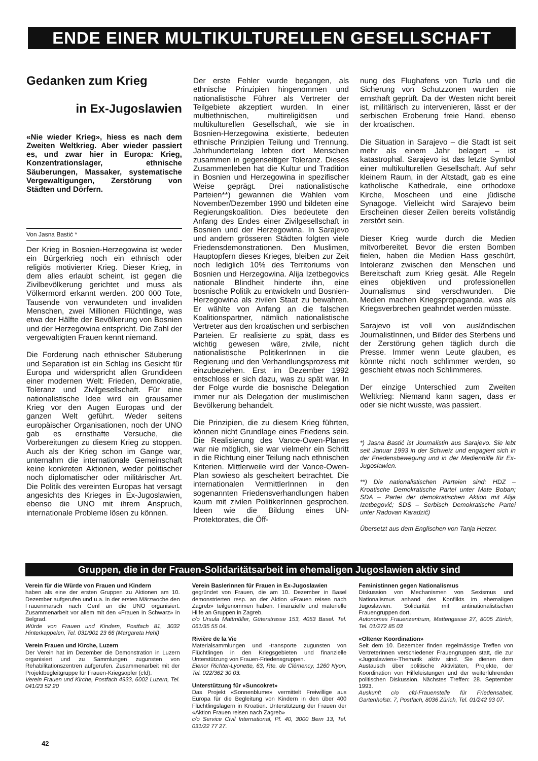ENDE EINER MULTIKULTURELLEN GESELLSCHAFT
Gedanken zum Krieg
in Ex-Jugoslawien
«Nie wieder Krieg», hiess es nach dem Zweiten Weltkrieg. Aber wieder passiert es, und zwar hier in Europa: Krieg, Konzentrationslager, ethnische Säuberungen, Massaker, systematische Vergewaltigungen, Zerstörung von Städten und Dörfern.
Von Jasna Bastić *
Der Krieg in Bosnien-Herzegowina ist weder ein Bürgerkrieg noch ein ethnisch oder religiös motivierter Krieg. Dieser Krieg, in dem alles erlaubt scheint, ist gegen die Zivilbevölkerung gerichtet und muss als Völkermord erkannt werden. 200 000 Tote, Tausende von verwundeten und invaliden Menschen, zwei Millionen Flüchtlinge, was etwa der Hälfte der Bevölkerung von Bosnien und der Herzegowina entspricht. Die Zahl der vergewaltigten Frauen kennt niemand.
Die Forderung nach ethnischer Säuberung und Separation ist ein Schlag ins Gesicht für Europa und widerspricht allen Grundideen einer modernen Welt: Frieden, Demokratie, Toleranz und Zivilgesellschaft. Für eine nationalistische Idee wird ein grausamer Krieg vor den Augen Europas und der ganzen Welt geführt. Weder seitens europäischer Organisationen, noch der UNO gab es ernsthafte Versuche, die Vorbereitungen zu diesem Krieg zu stoppen. Auch als der Krieg schon im Gange war, unternahm die internationale Gemeinschaft keine konkreten Aktionen, weder politischer noch diplomatischer oder militärischer Art. Die Politik des vereinten Europas hat versagt angesichts des Krieges in Ex-Jugoslawien, ebenso die UNO mit ihrem Anspruch, internationale Probleme lösen zu können.
Der erste Fehler wurde begangen, als ethnische Prinzipien hingenommen und nationalistische Führer als Vertreter der Teilgebiete akzeptiert wurden. In einer multiethnischen, multireligiösen und multikulturellen Gesellschaft, wie sie in Bosnien-Herzegowina existierte, bedeuten ethnische Prinzipien Teilung und Trennung. Jahrhundertelang lebten dort Menschen zusammen in gegenseitiger Toleranz. Dieses Zusammenleben hat die Kultur und Tradition in Bosnien und Herzegowina in spezifischer Weise geprägt. Drei nationalistische Parteien**) gewannen die Wahlen vom November/Dezember 1990 und bildeten eine Regierungskoalition. Dies bedeutete den Anfang des Endes einer Zivilgesellschaft in Bosnien und der Herzegowina. In Sarajevo und andern grösseren Städten folgten viele Friedensdemonstrationen. Den Muslimen, Hauptopfern dieses Krieges, bleiben zur Zeit noch lediglich 10% des Territoriums von Bosnien und Herzegowina. Alija Izetbegovics nationale Blindheit hinderte ihn, eine bosnische Politik zu entwickeln und Bosnien-Herzegowina als zivilen Staat zu bewahren. Er wählte von Anfang an die falschen Koalitionspartner, nämlich nationalistische Vertreter aus den kroatischen und serbischen Parteien. Er realisierte zu spät, dass es wichtig gewesen wäre, zivile, nicht nationalistische PolitikerInnen in die Regierung und den Verhandlungsprozess mit einzubeziehen. Erst im Dezember 1992 entschloss er sich dazu, was zu spät war. In der Folge wurde die bosnische Delegation immer nur als Delegation der muslimischen Bevölkerung behandelt.
Die Prinzipien, die zu diesem Krieg führten, können nicht Grundlage eines Friedens sein. Die Realisierung des Vance-Owen-Planes war nie möglich, sie war vielmehr ein Schritt in die Richtung einer Teilung nach ethnischen Kriterien. Mittlerweile wird der Vance-Owen-Plan sowieso als gescheitert betrachtet. Die internationalen VermittlerInnen in den sogenannten Friedensverhandlungen haben kaum mit zivilen PolitikerInnen gesprochen. Ideen wie die Bildung eines UN-Protektorates, die Öff-
nung des Flughafens von Tuzla und die Sicherung von Schutzzonen wurden nie ernsthaft geprüft. Da der Westen nicht bereit ist, militärisch zu intervenieren, lässt er der serbischen Eroberung freie Hand, ebenso der kroatischen.
Die Situation in Sarajevo – die Stadt ist seit mehr als einem Jahr belagert – ist katastrophal. Sarajevo ist das letzte Symbol einer multikulturellen Gesellschaft. Auf sehr kleinem Raum, in der Altstadt, gab es eine katholische Kathedrale, eine orthodoxe Kirche, Moscheen und eine jüdische Synagoge. Vielleicht wird Sarajevo beim Erscheinen dieser Zeilen bereits vollständig zerstört sein.
Dieser Krieg wurde durch die Medien mitvorbereitet. Bevor die ersten Bomben fielen, haben die Medien Hass geschürt, Intoleranz zwischen den Menschen und Bereitschaft zum Krieg gesät. Alle Regeln eines objektiven und professionellen Journalismus sind verschwunden. Die Medien machen Kriegspropaganda, was als Kriegsverbrechen geahndet werden müsste.
Sarajevo ist voll von ausländischen JournalistInnen, und Bilder des Sterbens und der Zerstörung gehen täglich durch die Presse. Immer wenn Leute glauben, es könnte nicht noch schlimmer werden, so geschieht etwas noch Schlimmeres.
Der einzige Unterschied zum Zweiten Weltkrieg: Niemand kann sagen, dass er oder sie nicht wusste, was passiert.
*) Jasna Bastić ist Journalistin aus Sarajevo. Sie lebt seit Januar 1993 in der Schweiz und engagiert sich in der Friedensbewegung und in der Medienhilfe für Ex-Jugoslawien.
**) Die nationalistischen Parteien sind: HDZ – Kroatische Demokratische Partei unter Mate Boban; SDA – Partei der demokratischen Aktion mit Alija Izetbegović; SDS – Serbisch Demokratische Partei unter Radovan Karadzić)
Übersetzt aus dem Englischen von Tanja Hetzer.
Gruppen, die in der Frauen-Solidaritätsarbeit im ehemaligen Jugoslawien aktiv sind
Verein für die Würde von Frauen und Kindern
haben als eine der ersten Gruppen zu Aktionen am 10. Dezember aufgerufen und u.a. in der ersten Märzwoche den Frauenmarsch nach Genf an die UNO organisiert. Zusammenarbeit vor allem mit den «Frauen in Schwarz» in Belgrad.
Würde von Frauen und Kindern, Postfach 81, 3032 Hinterkappelen, Tel. 031/901 23 66 (Margareta Hehl)
Verein Frauen und Kirche, Luzern
Der Verein hat im Dezember die Demonstration in Luzern organisiert und zu Sammlungen zugunsten von Rehabilitationszentren aufgerufen. Zusammenarbeit mit der Projektbegleitgruppe für Frauen-Kriegsopfer (cfd).
Verein Frauen und Kirche, Postfach 4933, 6002 Luzern, Tel. 041/23 52 20
Verein Baslerinnen für Frauen in Ex-Jugoslawien
gegründet von Frauen, die am 10. Dezember in Basel demonstrierten resp. an der Aktion «Frauen reisen nach Zagreb» teilgenommen haben. Finanzielle und materielle Hilfe an Gruppen in Zagreb.
c/o Ursula Mattmüller, Güterstrasse 153, 4053 Basel. Tel. 061/35 55 04.
Rivière de la Vie
Materialsammlungen und -transporte zugunsten von Flüchtlingen in den Kriegsgebieten und finanzielle Unterstützung von Frauen-Friedensgruppen.
Elenor Richter-Lyonette, 63, Rte. de Clémency, 1260 Nyon, Tel. 022/362 30 03.
Unterstützung für «Suncokret»
Das Projekt «Sonnenblume» vermittelt Freiwillige aus Europa für die Begleitung von Kindern in den über 400 Flüchtlingslagern in Kroatien. Unterstützung der Frauen der «Aktion Frauen reisen nach Zagreb»
c/o Service Civil International, Pf. 40, 3000 Bern 13, Tel. 031/22 77 27.
Feministinnen gegen Nationalismus
Diskussion von Mechanismen von Sexismus und Nationalismus anhand des Konflikts im ehemaligen Jugoslawien. Solidarität mit antinationalistischen Frauengruppen dort.
Autonomes Frauenzentrum, Mattengasse 27, 8005 Zürich, Tel. 01/272 85 03
«Oltener Koordination»
Seit dem 10. Dezember finden regelmässige Treffen von Vertreterinnen verschiedener Frauengruppen statt, die zur «Jugoslawien»-Thematik aktiv sind. Sie dienen dem Austausch über politische Aktivitäten, Projekte, der Koordination von Hilfeleistungen und der weiterführenden politischen Diskussion. Nächstes Treffen: 28. September 1993.
Auskunft c/o cfd-Frauenstelle für Friedensabeit, Gartenhofstr. 7, Postfach, 8036 Zürich, Tel. 01/242 93 07.
42